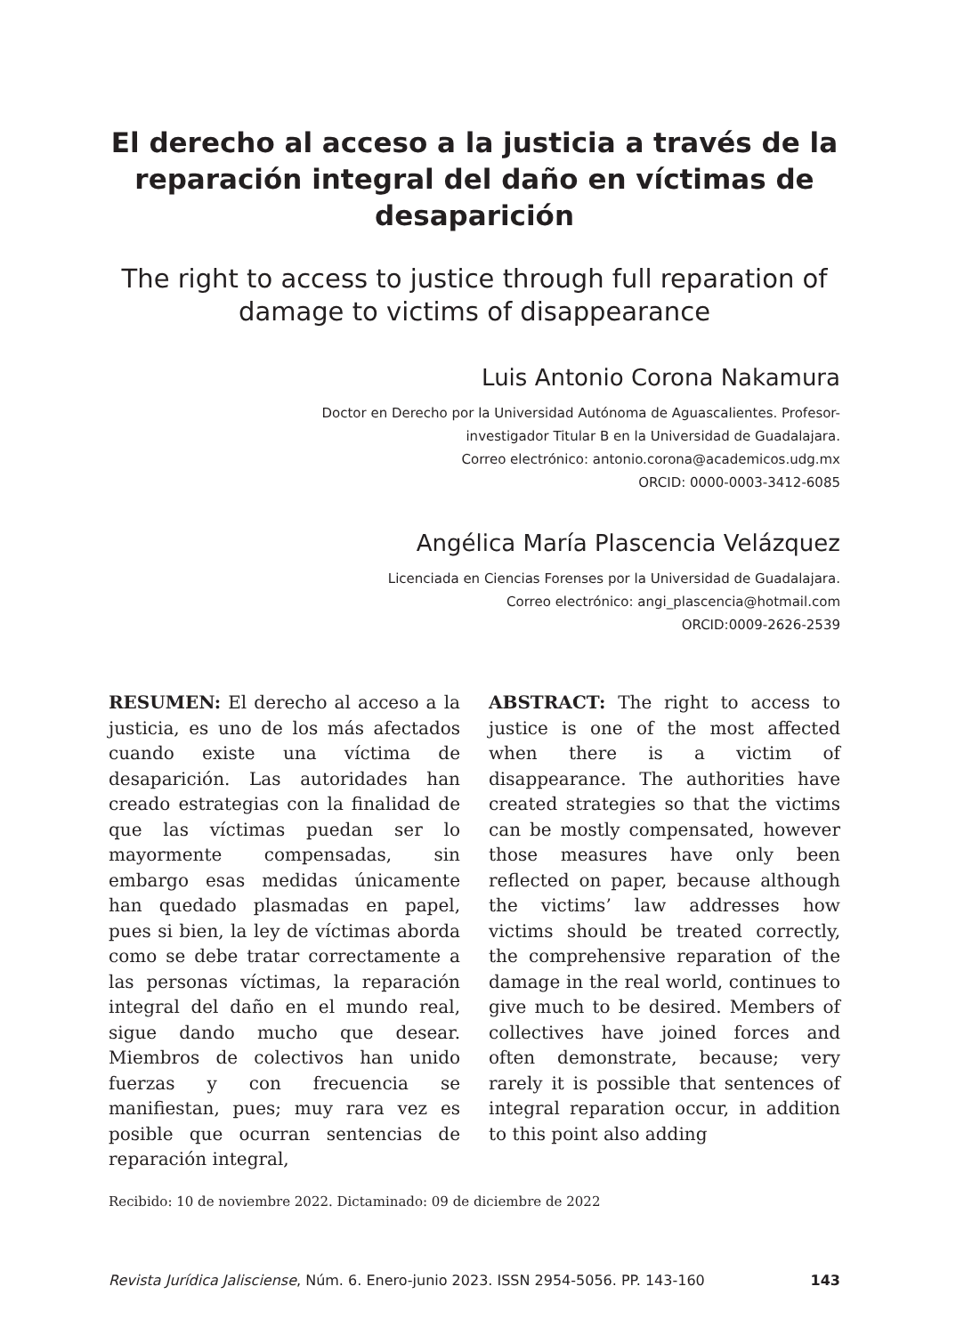El derecho al acceso a la justicia a través de la reparación integral del daño en víctimas de desaparición
The right to access to justice through full reparation of damage to victims of disappearance
Luis Antonio Corona Nakamura
Doctor en Derecho por la Universidad Autónoma de Aguascalientes. Profesor-
investigador Titular B en la Universidad de Guadalajara.
Correo electrónico: antonio.corona@academicos.udg.mx
ORCID: 0000-0003-3412-6085
Angélica María Plascencia Velázquez
Licenciada en Ciencias Forenses por la Universidad de Guadalajara.
Correo electrónico: angi_plascencia@hotmail.com
ORCID:0009-2626-2539
RESUMEN: El derecho al acceso a la justicia, es uno de los más afectados cuando existe una víctima de desaparición. Las autoridades han creado estrategias con la finalidad de que las víctimas puedan ser lo mayormente compensadas, sin embargo esas medidas únicamente han quedado plasmadas en papel, pues si bien, la ley de víctimas aborda como se debe tratar correctamente a las personas víctimas, la reparación integral del daño en el mundo real, sigue dando mucho que desear. Miembros de colectivos han unido fuerzas y con frecuencia se manifiestan, pues; muy rara vez es posible que ocurran sentencias de reparación integral,
ABSTRACT: The right to access to justice is one of the most affected when there is a victim of disappearance. The authorities have created strategies so that the victims can be mostly compensated, however those measures have only been reflected on paper, because although the victims’ law addresses how victims should be treated correctly, the comprehensive reparation of the damage in the real world, continues to give much to be desired. Members of collectives have joined forces and often demonstrate, because; very rarely it is possible that sentences of integral reparation occur, in addition to this point also adding
Recibido: 10 de noviembre 2022. Dictaminado: 09 de diciembre de 2022
Revista Jurídica Jalisciense, Núm. 6. Enero-junio 2023. ISSN 2954-5056. PP. 143-160 143